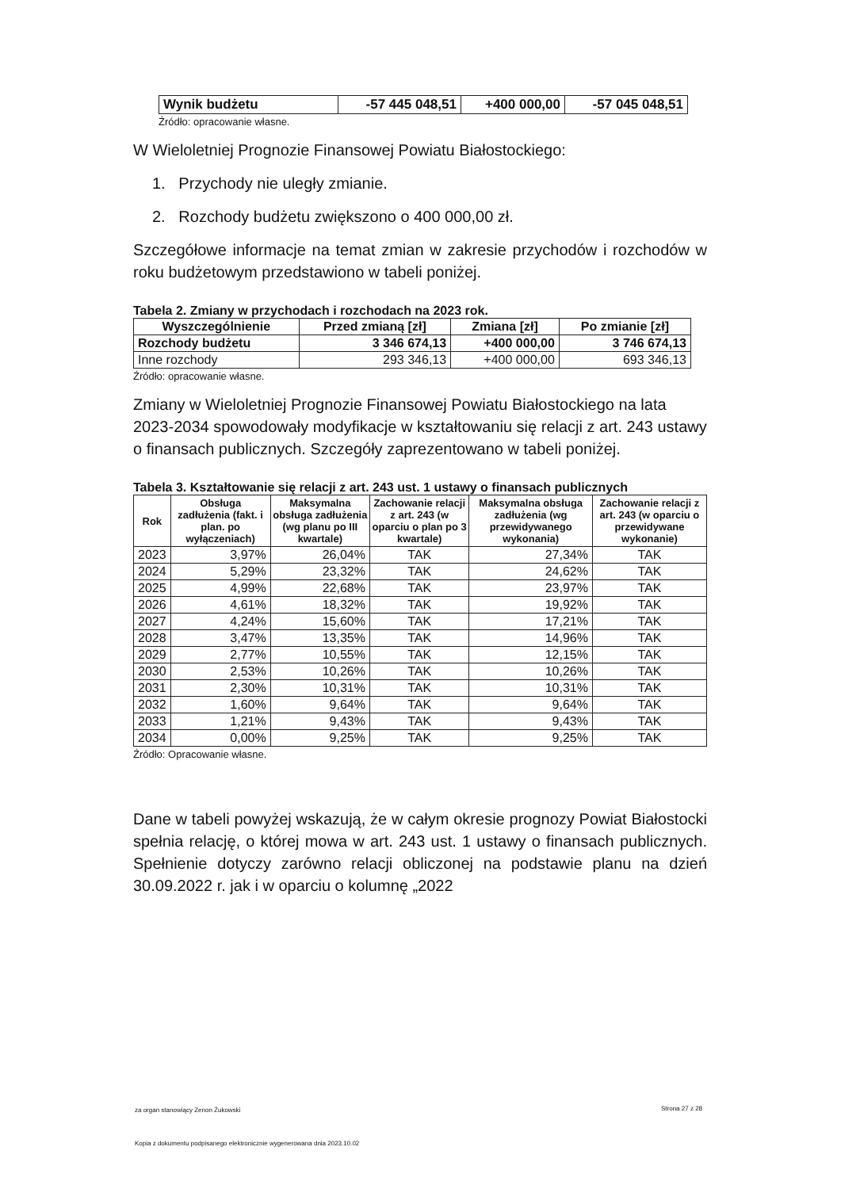| Wynik budżetu | -57 445 048,51 | +400 000,00 | -57 045 048,51 |
Źródło: opracowanie własne.
W Wieloletniej Prognozie Finansowej Powiatu Białostockiego:
1. Przychody nie uległy zmianie.
2. Rozchody budżetu zwiększono o 400 000,00 zł.
Szczegółowe informacje na temat zmian w zakresie przychodów i rozchodów w roku budżetowym przedstawiono w tabeli poniżej.
Tabela 2. Zmiany w przychodach i rozchodach na 2023 rok.
| Wyszczególnienie | Przed zmianą [zł] | Zmiana [zł] | Po zmianie [zł] |
| --- | --- | --- | --- |
| Rozchody budżetu | 3 346 674,13 | +400 000,00 | 3 746 674,13 |
| Inne rozchody | 293 346,13 | +400 000,00 | 693 346,13 |
Źródło: opracowanie własne.
Zmiany w Wieloletniej Prognozie Finansowej Powiatu Białostockiego na lata 2023-2034 spowodowały modyfikacje w kształtowaniu się relacji z art. 243 ustawy o finansach publicznych. Szczegóły zaprezentowano w tabeli poniżej.
Tabela 3. Kształtowanie się relacji z art. 243 ust. 1 ustawy o finansach publicznych
| Rok | Obsługa zadłużenia (fakt. i plan. po wyłączeniach) | Maksymalna obsługa zadłużenia (wg planu po III kwartale) | Zachowanie relacji z art. 243 (w oparciu o plan po 3 kwartale) | Maksymalna obsługa zadłużenia (wg przewidywanego wykonania) | Zachowanie relacji z art. 243 (w oparciu o przewidywane wykonanie) |
| --- | --- | --- | --- | --- | --- |
| 2023 | 3,97% | 26,04% | TAK | 27,34% | TAK |
| 2024 | 5,29% | 23,32% | TAK | 24,62% | TAK |
| 2025 | 4,99% | 22,68% | TAK | 23,97% | TAK |
| 2026 | 4,61% | 18,32% | TAK | 19,92% | TAK |
| 2027 | 4,24% | 15,60% | TAK | 17,21% | TAK |
| 2028 | 3,47% | 13,35% | TAK | 14,96% | TAK |
| 2029 | 2,77% | 10,55% | TAK | 12,15% | TAK |
| 2030 | 2,53% | 10,26% | TAK | 10,26% | TAK |
| 2031 | 2,30% | 10,31% | TAK | 10,31% | TAK |
| 2032 | 1,60% | 9,64% | TAK | 9,64% | TAK |
| 2033 | 1,21% | 9,43% | TAK | 9,43% | TAK |
| 2034 | 0,00% | 9,25% | TAK | 9,25% | TAK |
Źródło: Opracowanie własne.
Dane w tabeli powyżej wskazują, że w całym okresie prognozy Powiat Białostocki spełnia relację, o której mowa w art. 243 ust. 1 ustawy o finansach publicznych. Spełnienie dotyczy zarówno relacji obliczonej na podstawie planu na dzień 30.09.2022 r. jak i w oparciu o kolumnę „2022
za organ stanowiący Zenon Żukowski
Strona 27 z 28
Kopia z dokumentu podpisanego elektronicznie wygenerowana dnia 2023.10.02